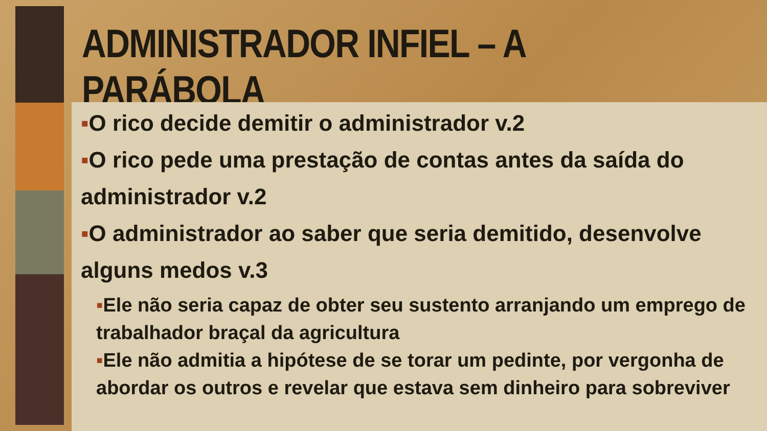ADMINISTRADOR INFIEL – A PARÁBOLA
▪O rico decide demitir o administrador v.2
▪O rico pede uma prestação de contas antes da saída do administrador v.2
▪O administrador ao saber que seria demitido, desenvolve alguns medos v.3
▪Ele não seria capaz de obter seu sustento arranjando um emprego de trabalhador braçal da agricultura
▪Ele não admitia a hipótese de se torar um pedinte, por vergonha de abordar os outros e revelar que estava sem dinheiro para sobreviver